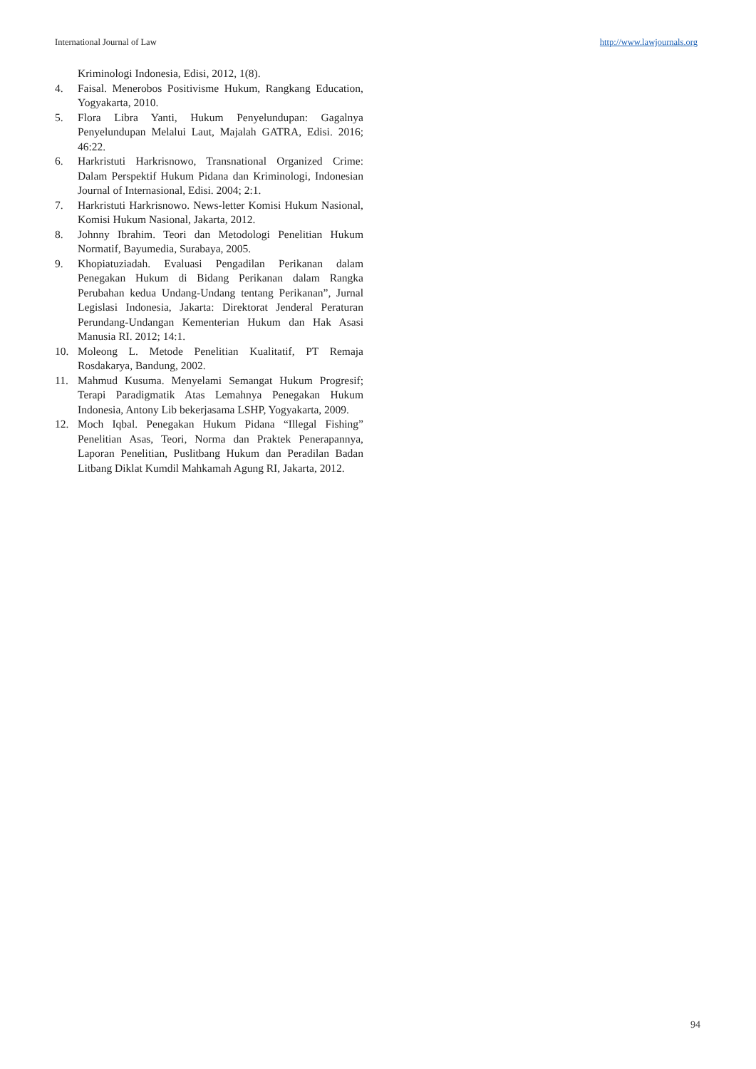International Journal of Law http://www.lawjournals.org
Kriminologi Indonesia, Edisi, 2012, 1(8).
4. Faisal. Menerobos Positivisme Hukum, Rangkang Education, Yogyakarta, 2010.
5. Flora Libra Yanti, Hukum Penyelundupan: Gagalnya Penyelundupan Melalui Laut, Majalah GATRA, Edisi. 2016; 46:22.
6. Harkristuti Harkrisnowo, Transnational Organized Crime: Dalam Perspektif Hukum Pidana dan Kriminologi, Indonesian Journal of Internasional, Edisi. 2004; 2:1.
7. Harkristuti Harkrisnowo. News-letter Komisi Hukum Nasional, Komisi Hukum Nasional, Jakarta, 2012.
8. Johnny Ibrahim. Teori dan Metodologi Penelitian Hukum Normatif, Bayumedia, Surabaya, 2005.
9. Khopiatuziadah. Evaluasi Pengadilan Perikanan dalam Penegakan Hukum di Bidang Perikanan dalam Rangka Perubahan kedua Undang-Undang tentang Perikanan”, Jurnal Legislasi Indonesia, Jakarta: Direktorat Jenderal Peraturan Perundang-Undangan Kementerian Hukum dan Hak Asasi Manusia RI. 2012; 14:1.
10. Moleong L. Metode Penelitian Kualitatif, PT Remaja Rosdakarya, Bandung, 2002.
11. Mahmud Kusuma. Menyelami Semangat Hukum Progresif; Terapi Paradigmatik Atas Lemahnya Penegakan Hukum Indonesia, Antony Lib bekerjasama LSHP, Yogyakarta, 2009.
12. Moch Iqbal. Penegakan Hukum Pidana “Illegal Fishing” Penelitian Asas, Teori, Norma dan Praktek Penerapannya, Laporan Penelitian, Puslitbang Hukum dan Peradilan Badan Litbang Diklat Kumdil Mahkamah Agung RI, Jakarta, 2012.
94